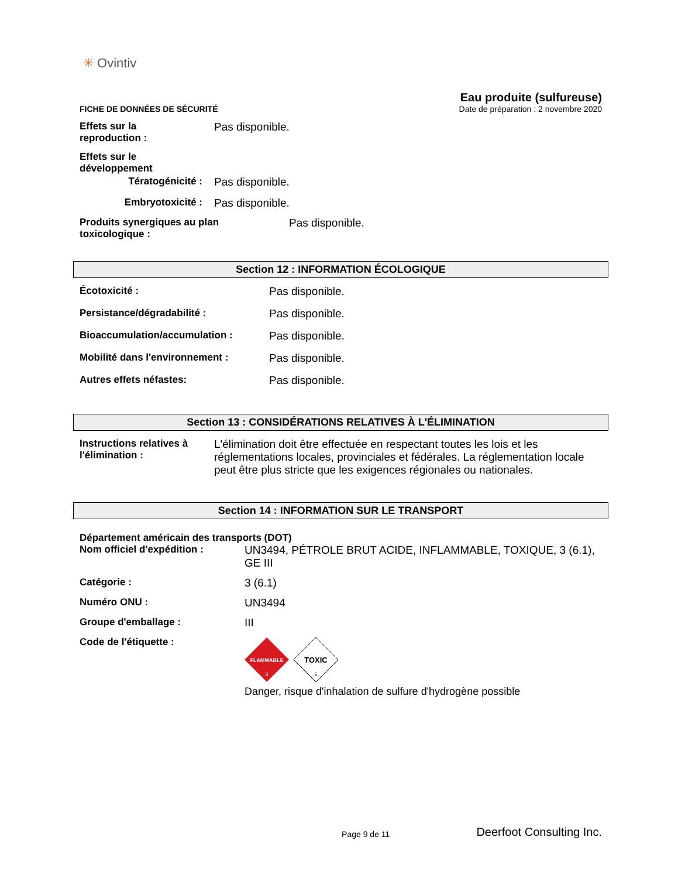✳ Ovintiv
FICHE DE DONNÉES DE SÉCURITÉ
Eau produite (sulfureuse)
Date de préparation : 2 novembre 2020
Effets sur la
reproduction :
Pas disponible.
Effets sur le
développement
Tératogénicité : Pas disponible.
Embryotoxicité : Pas disponible.
Produits synergiques au plan
toxicologique :
Pas disponible.
Section 12 : INFORMATION ÉCOLOGIQUE
Écotoxicité : Pas disponible.
Persistance/dégradabilité : Pas disponible.
Bioaccumulation/accumulation : Pas disponible.
Mobilité dans l'environnement : Pas disponible.
Autres effets néfastes: Pas disponible.
Section 13 : CONSIDÉRATIONS RELATIVES À L'ÉLIMINATION
Instructions relatives à
l'élimination :
L'élimination doit être effectuée en respectant toutes les lois et les réglementations locales, provinciales et fédérales. La réglementation locale peut être plus stricte que les exigences régionales ou nationales.
Section 14 : INFORMATION SUR LE TRANSPORT
Département américain des transports (DOT)
Nom officiel d'expédition : UN3494, PÉTROLE BRUT ACIDE, INFLAMMABLE, TOXIQUE, 3 (6.1), GE III
Catégorie : 3 (6.1)
Numéro ONU : UN3494
Groupe d'emballage : III
Code de l'étiquette :
FLAMMABLE
3
TOXIC
6
Danger, risque d'inhalation de sulfure d'hydrogène possible
Page 9 de 11
Deerfoot Consulting Inc.